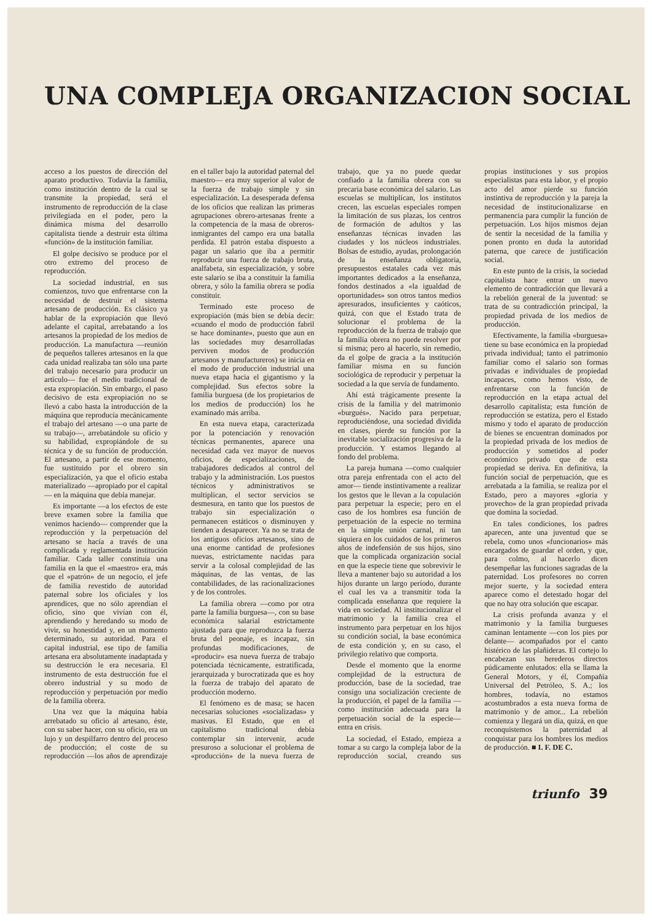UNA COMPLEJA ORGANIZACION SOCIAL
acceso a los puestos de dirección del aparato productivo. Todavía la familia, como institución dentro de la cual se transmite la propiedad, será el instrumento de reproducción de la clase privilegiada en el poder, pero la dinámica misma del desarrollo capitalista tiende a destruir esta última «función» de la institución familiar.
El golpe decisivo se produce por el otro extremo del proceso de reproducción.
La sociedad industrial, en sus comienzos, tuvo que enfrentarse con la necesidad de destruir el sistema artesano de producción. Es clásico ya hablar de la expropiación que llevó adelante el capital, arrebatando a los artesanos la propiedad de los medios de producción. La manufactura —reunión de pequeños talleres artesanos en la que cada unidad realizaba tan sólo una parte del trabajo necesario para producir un artículo— fue el medio tradicional de esta expropiación. Sin embargo, el paso decisivo de esta expropiación no se llevó a cabo hasta la introducción de la máquina que reproducía mecánicamente el trabajo del artesano —o una parte de su trabajo—, arrebatándole su oficio y su habilidad, expropiándole de su técnica y de su función de producción. El artesano, a partir de ese momento, fue sustituido por el obrero sin especialización, ya que el oficio estaba materializado —apropiado por el capital— en la máquina que debía manejar.
Es importante —a los efectos de este breve examen sobre la familia que venimos haciendo— comprender que la reproducción y la perpetuación del artesano se hacía a través de una complicada y reglamentada institución familiar. Cada taller constituía una familia en la que el «maestro» era, más que el «patrón» de un negocio, el jefe de familia revestido de autoridad paternal sobre los oficiales y los aprendices, que no sólo aprendían el oficio, sino que vivían con él, aprendiendo y heredando su modo de vivir, su honestidad y, en un momento determinado, su autoridad. Para el capital industrial, ese tipo de familia artesana era absolutamente inadaptada y su destrucción le era necesaria. El instrumento de esta destrucción fue el obrero industrial y su modo de reproducción y perpetuación por medio de la familia obrera.
Una vez que la máquina había arrebatado su oficio al artesano, éste, con su saber hacer, con su oficio, era un lujo y un despilfarro dentro del proceso de producción; el coste de su reproducción —los años de aprendizaje en el taller bajo la autoridad paternal del maestro— era muy superior al valor de la fuerza de trabajo simple y sin especialización. La desesperada defensa de los oficios que realizan las primeras agrupaciones obrero-artesanas frente a la competencia de la masa de obreros-inmigrantes del campo era una batalla perdida. El patrón estaba dispuesto a pagar un salario que iba a permitir reproducir una fuerza de trabajo bruta, analfabeta, sin especialización, y sobre este salario se iba a constituir la familia obrera, y sólo la familia obrera se podía constituir.
Terminado este proceso de expropiación (más bien se debía decir: «cuando el modo de producción fabril se hace dominante», puesto que aun en las sociedades muy desarrolladas perviven modos de producción artesanos y manufactureros) se inicia en el modo de producción industrial una nueva etapa hacia el gigantismo y la complejidad. Sus efectos sobre la familia burguesa (de los propietarios de los medios de producción) los he examinado más arriba.
En esta nueva etapa, caracterizada por la potenciación y renovación técnicas permanentes, aparece una necesidad cada vez mayor de nuevos oficios, de especializaciones, de trabajadores dedicados al control del trabajo y la administración. Los puestos técnicos y administrativos se multiplican, el sector servicios se desmesura, en tanto que los puestos de trabajo sin especialización o permanecen estáticos o disminuyen y tienden a desaparecer. Ya no se trata de los antiguos oficios artesanos, sino de una enorme cantidad de profesiones nuevas, estrictamente nacidas para servir a la colosal complejidad de las máquinas, de las ventas, de las contabilidades, de las racionalizaciones y de los controles.
La familia obrera —como por otra parte la familia burguesa—, con su base económica salarial estrictamente ajustada para que reproduzca la fuerza bruta del peonaje, es incapaz, sin profundas modificaciones, de «producir» esa nueva fuerza de trabajo potenciada técnicamente, estratificada, jerarquizada y burocratizada que es hoy la fuerza de trabajo del aparato de producción moderno.
El fenómeno es de masa; se hacen necesarias soluciones «socializadas» y masivas. El Estado, que en el capitalismo tradicional debía contemplar sin intervenir, acude presuroso a solucionar el problema de «producción» de la nueva fuerza de trabajo, que ya no puede quedar confiado a la familia obrera con su precaria base económica del salario. Las escuelas se multiplican, los institutos crecen, las escuelas especiales rompen la limitación de sus plazas, los centros de formación de adultos y las enseñanzas técnicas invaden las ciudades y los núcleos industriales. Bolsas de estudio, ayudas, prolongación de la enseñanza obligatoria, presupuestos estatales cada vez más importantes dedicados a la enseñanza, fondos destinados a «la igualdad de oportunidades» son otros tantos medios apresurados, insuficientes y caóticos, quizá, con que el Estado trata de solucionar el problema de la reproducción de la fuerza de trabajo que la familia obrera no puede resolver por sí misma; pero al hacerlo, sin remedio, da el golpe de gracia a la institución familiar misma en su función sociológica de reproducir y perpetuar la sociedad a la que servía de fundamento.
Ahí está trágicamente presente la crisis de la familia y del matrimonio «burgués». Nacido para perpetuar, reproduciéndose, una sociedad dividida en clases, pierde su función por la inevitable socialización progresiva de la producción. Y estamos llegando al fondo del problema.
La pareja humana —como cualquier otra pareja enfrentada con el acto del amor— tiende instintivamente a realizar los gestos que le llevan a la copulación para perpetuar la especie; pero en el caso de los hombres esa función de perpetuación de la especie no termina en la simple unión carnal, ni tan siquiera en los cuidados de los primeros años de indefensión de sus hijos, sino que la complicada organización social en que la especie tiene que sobrevivir le lleva a mantener bajo su autoridad a los hijos durante un largo período, durante el cual les va a transmitir toda la complicada enseñanza que requiere la vida en sociedad. Al institucionalizar el matrimonio y la familia crea el instrumento para perpetuar en los hijos su condición social, la base económica de esta condición y, en su caso, el privilegio relativo que comporta.
Desde el momento que la enorme complejidad de la estructura de producción, base de la sociedad, trae consigo una socialización creciente de la producción, el papel de la familia —como institución adecuada para la perpetuación social de la especie— entra en crisis.
La sociedad, el Estado, empieza a tomar a su cargo la compleja labor de la reproducción social, creando sus propias instituciones y sus propios especialistas para esta labor, y el propio acto del amor pierde su función instintiva de reproducción y la pareja la necesidad de institucionalizarse en permanencia para cumplir la función de perpetuación. Los hijos mismos dejan de sentir la necesidad de la familia y ponen pronto en duda la autoridad paterna, que carece de justificación social.
En este punto de la crisis, la sociedad capitalista hace entrar un nuevo elemento de contradicción que llevará a la rebelión general de la juventud: se trata de su contradicción principal, la propiedad privada de los medios de producción.
Efectivamente, la familia «burguesa» tiene su base económica en la propiedad privada individual; tanto el patrimonio familiar como el salario son formas privadas e individuales de propiedad incapaces, como hemos visto, de enfrentarse con la función de reproducción en la etapa actual del desarrollo capitalista; esta función de reproducción se estatiza, pero el Estado mismo y todo el aparato de producción de bienes se encuentran dominados por la propiedad privada de los medios de producción y sometidos al poder económico privado que de esta propiedad se deriva. En definitiva, la función social de perpetuación, que es arrebatada a la familia, se realiza por el Estado, pero a mayores «gloria y provecho» de la gran propiedad privada que domina la sociedad.
En tales condiciones, los padres aparecen, ante una juventud que se rebela, como unos «funcionarios» más encargados de guardar el orden, y que, para colmo, al hacerlo dicen desempeñar las funciones sagradas de la paternidad. Los profesores no corren mejor suerte, y la sociedad entera aparece como el detestado hogar del que no hay otra solución que escapar.
La crisis profunda avanza y el matrimonio y la familia burgueses caminan lentamente —con los pies por delante— acompañados por el canto histérico de las plañideras. El cortejo lo encabezan sus herederos directos púdicamente enlutados: ella se llama la General Motors, y él, Compañía Universal del Petróleo, S. A.; los hombres, todavía, no estamos acostumbrados a esta nueva forma de matrimonio y de amor... La rebelión comienza y llegará un día, quizá, en que reconquistemos la paternidad al conquistar para los hombres los medios de producción. ■ I. F. DE C.
triunfo 39